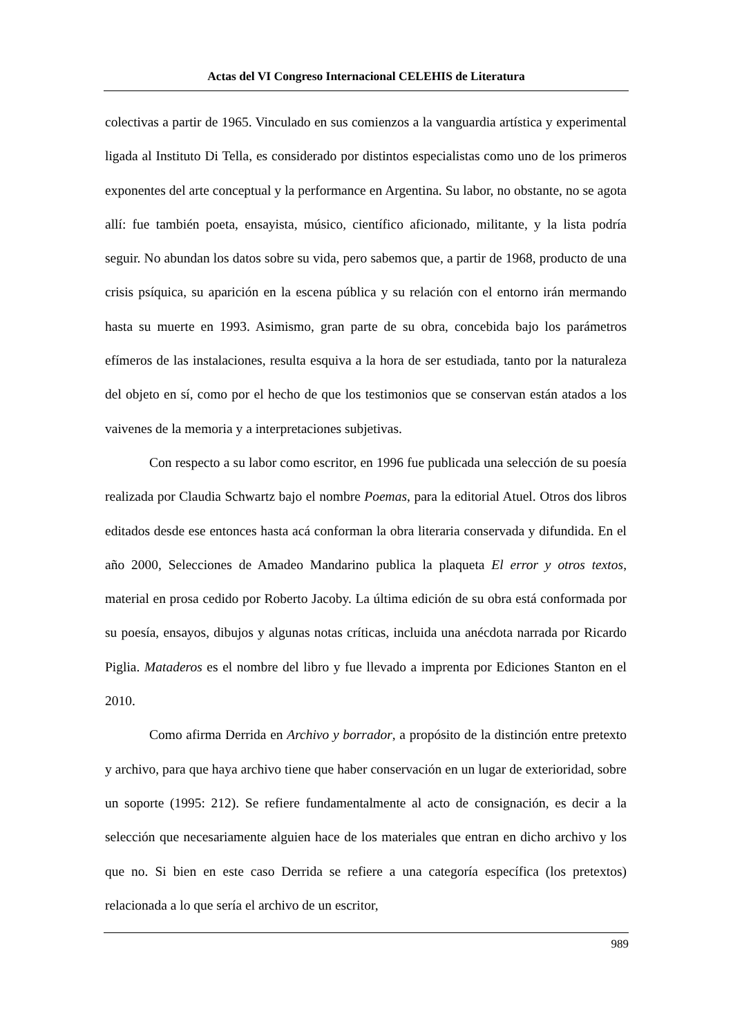Actas del VI Congreso Internacional CELEHIS de Literatura
colectivas a partir de 1965. Vinculado en sus comienzos a la vanguardia artística y experimental ligada al Instituto Di Tella, es considerado por distintos especialistas como uno de los primeros exponentes del arte conceptual y la performance en Argentina. Su labor, no obstante, no se agota allí: fue también poeta, ensayista, músico, científico aficionado, militante, y la lista podría seguir. No abundan los datos sobre su vida, pero sabemos que, a partir de 1968, producto de una crisis psíquica, su aparición en la escena pública y su relación con el entorno irán mermando hasta su muerte en 1993. Asimismo, gran parte de su obra, concebida bajo los parámetros efímeros de las instalaciones, resulta esquiva a la hora de ser estudiada, tanto por la naturaleza del objeto en sí, como por el hecho de que los testimonios que se conservan están atados a los vaivenes de la memoria y a interpretaciones subjetivas.
Con respecto a su labor como escritor, en 1996 fue publicada una selección de su poesía realizada por Claudia Schwartz bajo el nombre Poemas, para la editorial Atuel. Otros dos libros editados desde ese entonces hasta acá conforman la obra literaria conservada y difundida. En el año 2000, Selecciones de Amadeo Mandarino publica la plaqueta El error y otros textos, material en prosa cedido por Roberto Jacoby. La última edición de su obra está conformada por su poesía, ensayos, dibujos y algunas notas críticas, incluida una anécdota narrada por Ricardo Piglia. Mataderos es el nombre del libro y fue llevado a imprenta por Ediciones Stanton en el 2010.
Como afirma Derrida en Archivo y borrador, a propósito de la distinción entre pretexto y archivo, para que haya archivo tiene que haber conservación en un lugar de exterioridad, sobre un soporte (1995: 212). Se refiere fundamentalmente al acto de consignación, es decir a la selección que necesariamente alguien hace de los materiales que entran en dicho archivo y los que no. Si bien en este caso Derrida se refiere a una categoría específica (los pretextos) relacionada a lo que sería el archivo de un escritor,
989